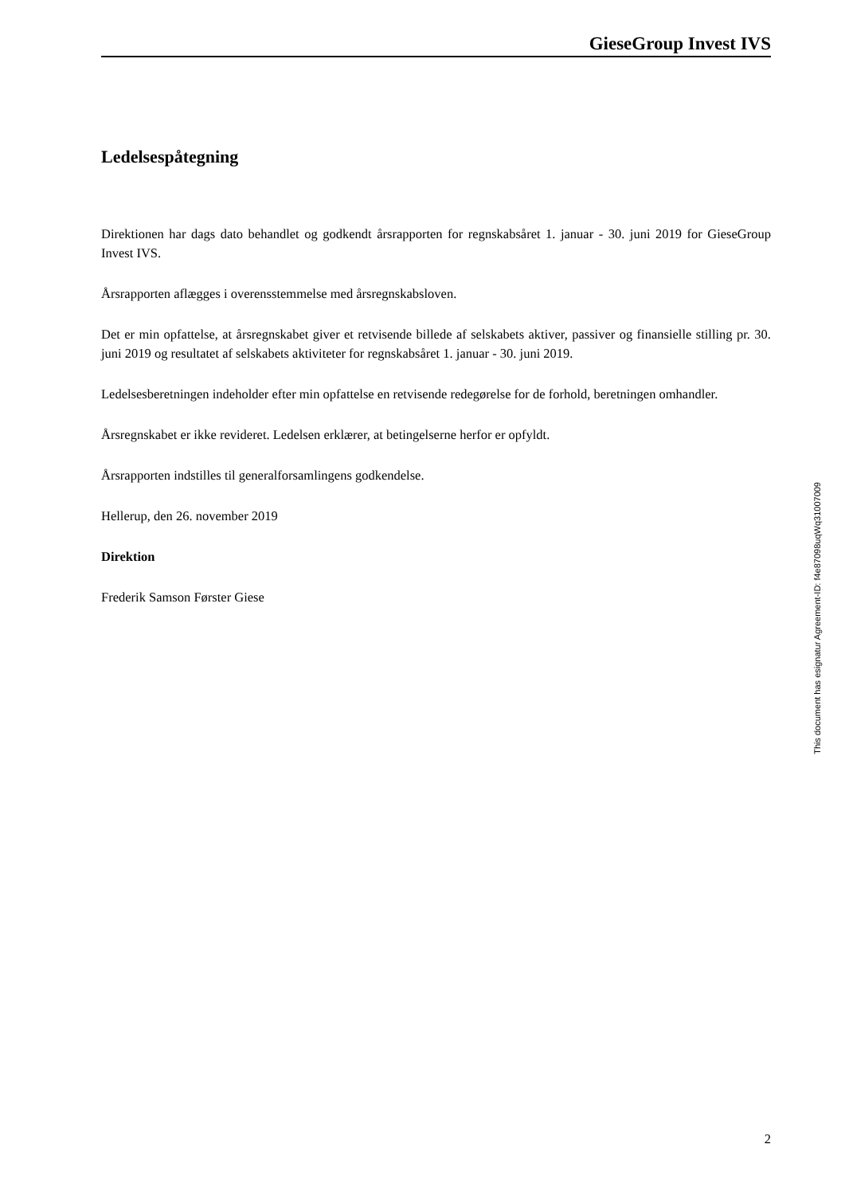GieseGroup Invest IVS
Ledelsespåtegning
Direktionen har dags dato behandlet og godkendt årsrapporten for regnskabsåret 1. januar - 30. juni 2019 for GieseGroup Invest IVS.
Årsrapporten aflægges i overensstemmelse med årsregnskabsloven.
Det er min opfattelse, at årsregnskabet giver et retvisende billede af selskabets aktiver, passiver og finansielle stilling pr. 30. juni 2019 og resultatet af selskabets aktiviteter for regnskabsåret 1. januar - 30. juni 2019.
Ledelsesberetningen indeholder efter min opfattelse en retvisende redegørelse for de forhold, beretningen omhandler.
Årsregnskabet er ikke revideret. Ledelsen erklærer, at betingelserne herfor er opfyldt.
Årsrapporten indstilles til generalforsamlingens godkendelse.
Hellerup, den 26. november 2019
Direktion
Frederik Samson Førster Giese
2
This document has esignatur Agreement-ID: f4e87098uqWq31007009